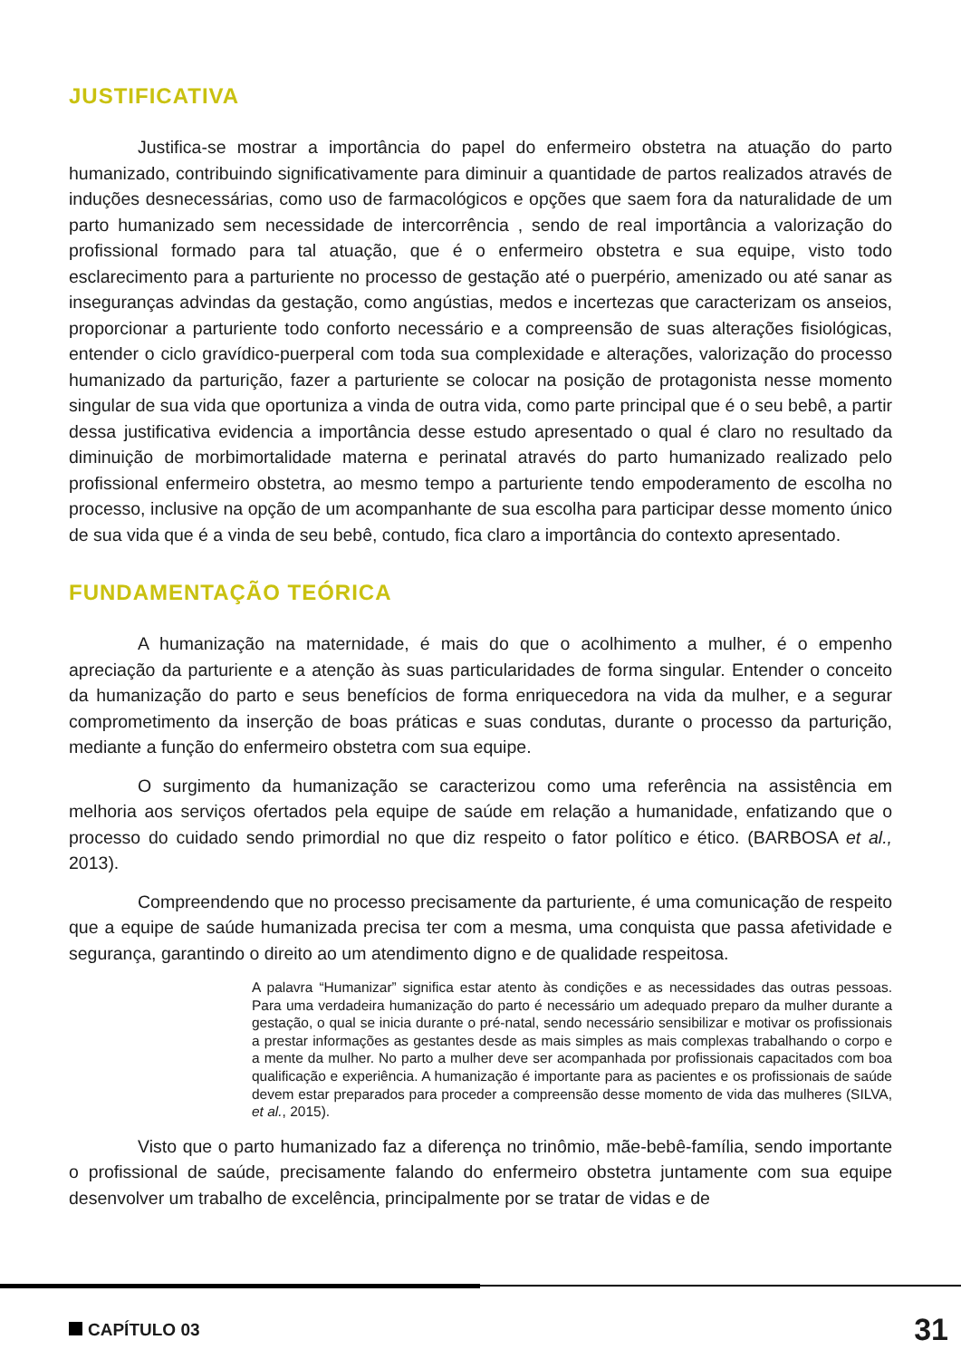JUSTIFICATIVA
Justifica-se mostrar a importância do papel do enfermeiro obstetra na atuação do parto humanizado, contribuindo significativamente para diminuir a quantidade de partos realizados através de induções desnecessárias, como uso de farmacológicos e opções que saem fora da naturalidade de um parto humanizado sem necessidade de intercorrência , sendo de real importância a valorização do profissional formado para tal atuação, que é o enfermeiro obstetra e sua equipe, visto todo esclarecimento para a parturiente no processo de gestação até o puerpério, amenizado ou até sanar as inseguranças advindas da gestação, como angústias, medos e incertezas que caracterizam os anseios, proporcionar a parturiente todo conforto necessário e a compreensão de suas alterações fisiológicas, entender o ciclo gravídico-puerperal com toda sua complexidade e alterações, valorização do processo humanizado da parturição, fazer a parturiente se colocar na posição de protagonista nesse momento singular de sua vida que oportuniza a vinda de outra vida, como parte principal que é o seu bebê, a partir dessa justificativa evidencia a importância desse estudo apresentado o qual é claro no resultado da diminuição de morbimortalidade materna e perinatal através do parto humanizado realizado pelo profissional enfermeiro obstetra, ao mesmo tempo a parturiente tendo empoderamento de escolha no processo, inclusive na opção de um acompanhante de sua escolha para participar desse momento único de sua vida que é a vinda de seu bebê, contudo, fica claro a importância do contexto apresentado.
FUNDAMENTAÇÃO TEÓRICA
A humanização na maternidade, é mais do que o acolhimento a mulher, é o empenho apreciação da parturiente e a atenção às suas particularidades de forma singular. Entender o conceito da humanização do parto e seus benefícios de forma enriquecedora na vida da mulher, e a segurar comprometimento da inserção de boas práticas e suas condutas, durante o processo da parturição, mediante a função do enfermeiro obstetra com sua equipe.
O surgimento da humanização se caracterizou como uma referência na assistência em melhoria aos serviços ofertados pela equipe de saúde em relação a humanidade, enfatizando que o processo do cuidado sendo primordial no que diz respeito o fator político e ético. (BARBOSA et al., 2013).
Compreendendo que no processo precisamente da parturiente, é uma comunicação de respeito que a equipe de saúde humanizada precisa ter com a mesma, uma conquista que passa afetividade e segurança, garantindo o direito ao um atendimento digno e de qualidade respeitosa.
A palavra “Humanizar” significa estar atento às condições e as necessidades das outras pessoas. Para uma verdadeira humanização do parto é necessário um adequado preparo da mulher durante a gestação, o qual se inicia durante o pré-natal, sendo necessário sensibilizar e motivar os profissionais a prestar informações as gestantes desde as mais simples as mais complexas trabalhando o corpo e a mente da mulher. No parto a mulher deve ser acompanhada por profissionais capacitados com boa qualificação e experiência. A humanização é importante para as pacientes e os profissionais de saúde devem estar preparados para proceder a compreensão desse momento de vida das mulheres (SILVA, et al., 2015).
Visto que o parto humanizado faz a diferença no trinômio, mãe-bebê-família, sendo importante o profissional de saúde, precisamente falando do enfermeiro obstetra juntamente com sua equipe desenvolver um trabalho de excelência, principalmente por se tratar de vidas e de
CAPÍTULO 03 31